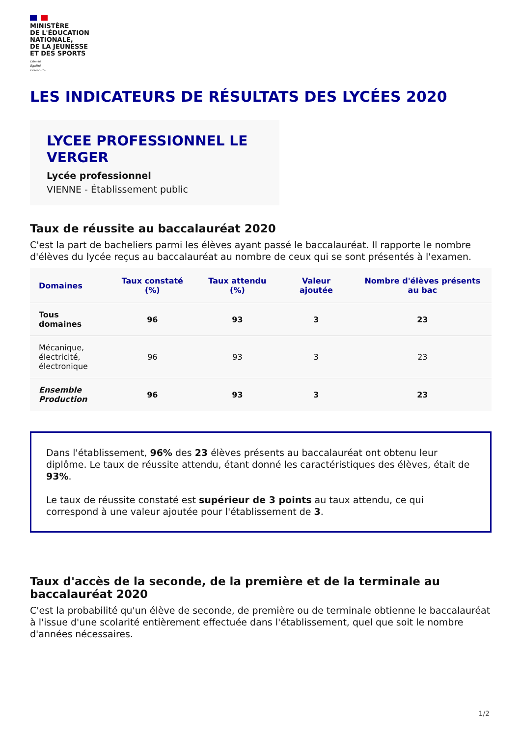MINISTÈRE
DE L'ÉDUCATION
NATIONALE,
DE LA JEUNESSE
ET DES SPORTS
Liberté
Égalité
Fraternité
LES INDICATEURS DE RÉSULTATS DES LYCÉES 2020
LYCEE PROFESSIONNEL LE VERGER
Lycée professionnel
VIENNE - Établissement public
Taux de réussite au baccalauréat 2020
C'est la part de bacheliers parmi les élèves ayant passé le baccalauréat. Il rapporte le nombre d'élèves du lycée reçus au baccalauréat au nombre de ceux qui se sont présentés à l'examen.
| Domaines | Taux constaté (%) | Taux attendu (%) | Valeur ajoutée | Nombre d'élèves présents au bac |
| --- | --- | --- | --- | --- |
| Tous domaines | 96 | 93 | 3 | 23 |
| Mécanique, électricité, électronique | 96 | 93 | 3 | 23 |
| Ensemble Production | 96 | 93 | 3 | 23 |
Dans l'établissement, 96% des 23 élèves présents au baccalauréat ont obtenu leur diplôme. Le taux de réussite attendu, étant donné les caractéristiques des élèves, était de 93%.
Le taux de réussite constaté est supérieur de 3 points au taux attendu, ce qui correspond à une valeur ajoutée pour l'établissement de 3.
Taux d'accès de la seconde, de la première et de la terminale au baccalauréat 2020
C'est la probabilité qu'un élève de seconde, de première ou de terminale obtienne le baccalauréat à l'issue d'une scolarité entièrement effectuée dans l'établissement, quel que soit le nombre d'années nécessaires.
1/2